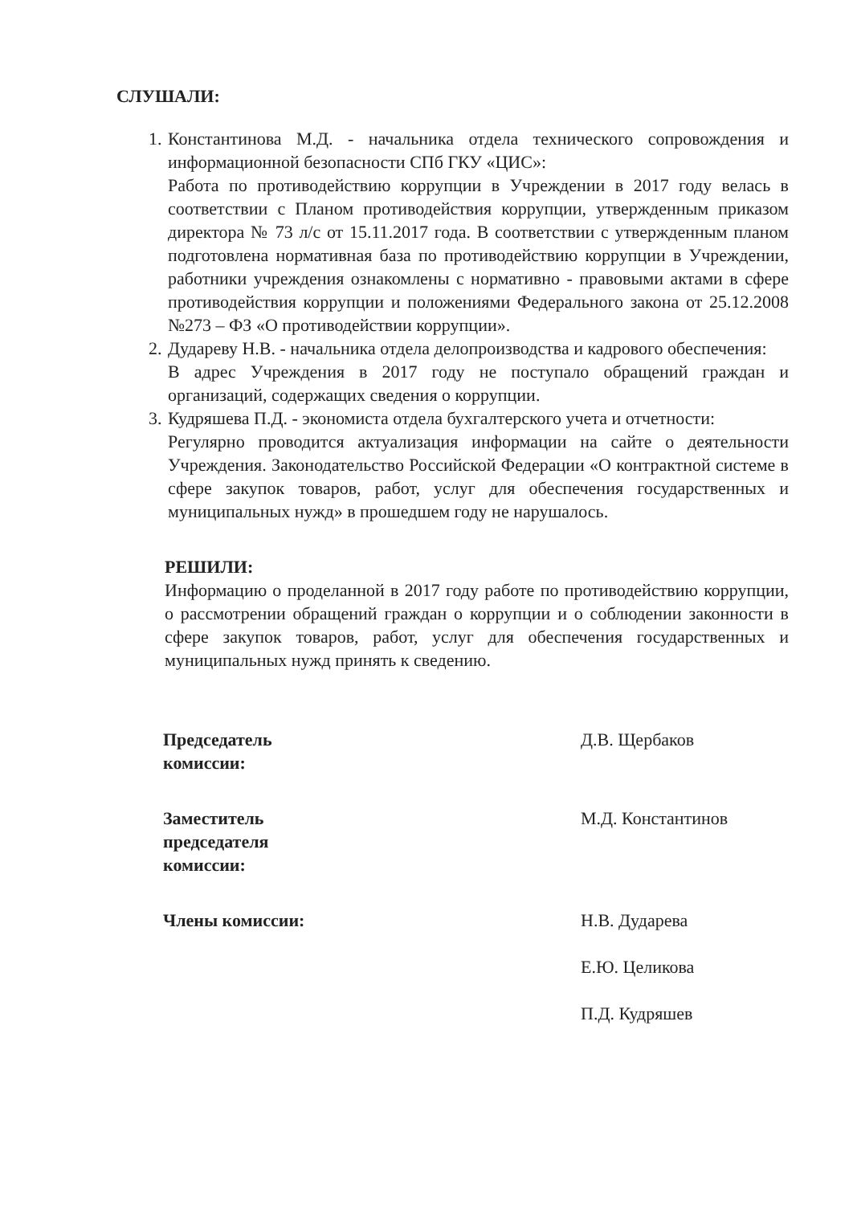СЛУШАЛИ:
1. Константинова М.Д. - начальника отдела технического сопровождения и информационной безопасности СПб ГКУ «ЦИС»:
Работа по противодействию коррупции в Учреждении в 2017 году велась в соответствии с Планом противодействия коррупции, утвержденным приказом директора № 73 л/с от 15.11.2017 года. В соответствии с утвержденным планом подготовлена нормативная база по противодействию коррупции в Учреждении, работники учреждения ознакомлены с нормативно - правовыми актами в сфере противодействия коррупции и положениями Федерального закона от 25.12.2008 №273 – ФЗ «О противодействии коррупции».
2. Дудареву Н.В. - начальника отдела делопроизводства и кадрового обеспечения:
В адрес Учреждения в 2017 году не поступало обращений граждан и организаций, содержащих сведения о коррупции.
3. Кудряшева П.Д. - экономиста отдела бухгалтерского учета и отчетности:
Регулярно проводится актуализация информации на сайте о деятельности Учреждения. Законодательство Российской Федерации «О контрактной системе в сфере закупок товаров, работ, услуг для обеспечения государственных и муниципальных нужд» в прошедшем году не нарушалось.
РЕШИЛИ:
Информацию о проделанной в 2017 году работе по противодействию коррупции, о рассмотрении обращений граждан о коррупции и о соблюдении законности в сфере закупок товаров, работ, услуг для обеспечения государственных и муниципальных нужд принять к сведению.
Председатель
комиссии:
Д.В. Щербаков
Заместитель
председателя
комиссии:
М.Д. Константинов
Члены комиссии: Н.В. Дударева
Е.Ю. Целикова
П.Д. Кудряшев